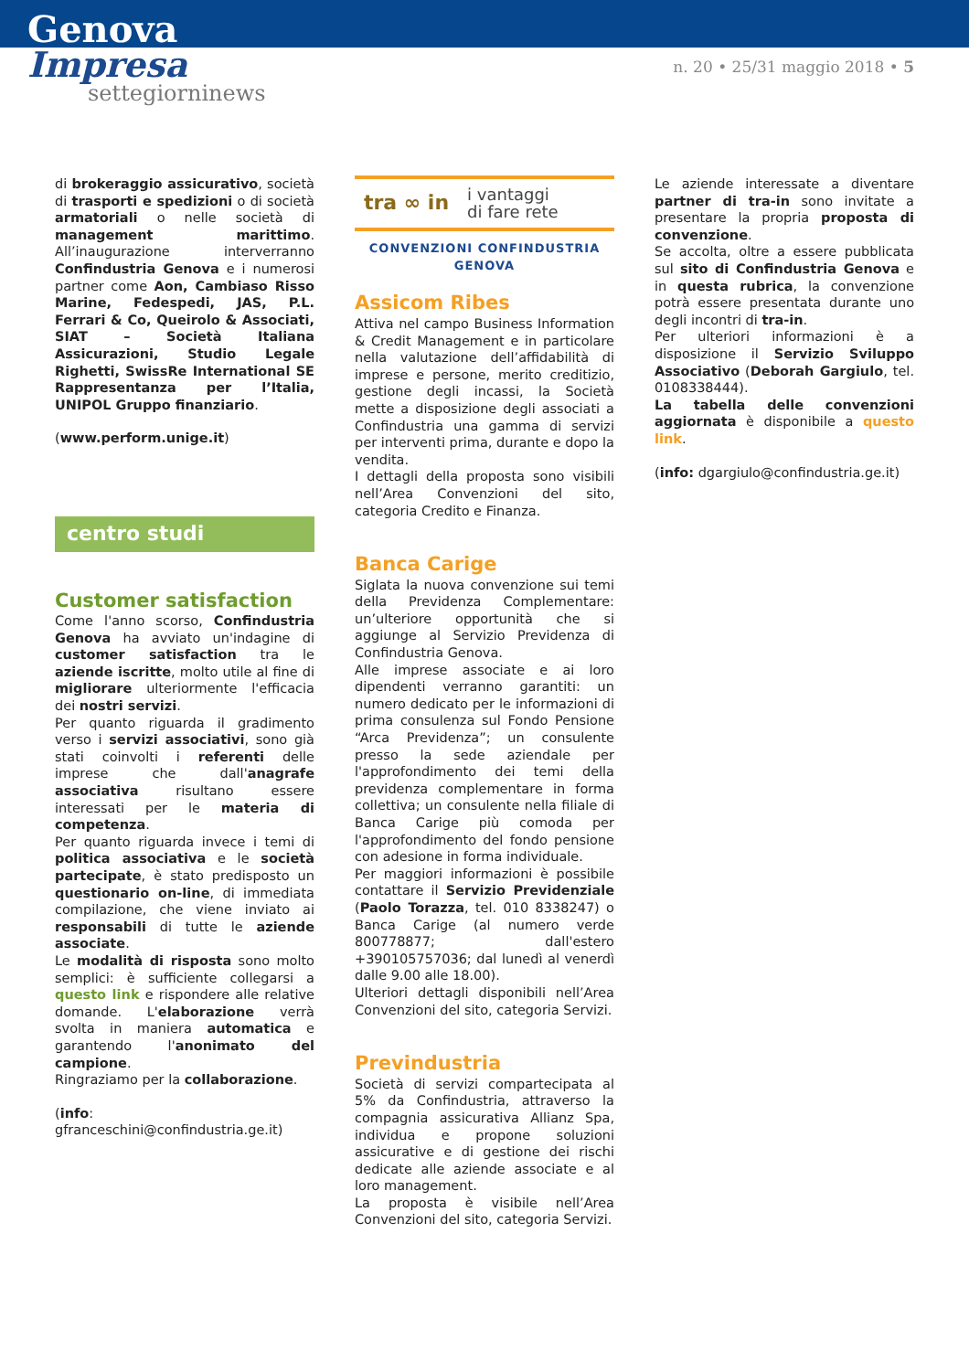Genova
Impresa
settegiorninews
n. 20 • 25/31 maggio 2018 • 5
di brokeraggio assicurativo, società di trasporti e spedizioni o di società armatoriali o nelle società di management marittimo. All’inaugurazione interverranno Confindustria Genova e i numerosi partner come Aon, Cambiaso Risso Marine, Fedespedi, JAS, P.L. Ferrari & Co, Queirolo & Associati, SIAT – Società Italiana Assicurazioni, Studio Legale Righetti, SwissRe International SE Rappresentanza per l’Italia, UNIPOL Gruppo finanziario.
(www.perform.unige.it)
centro studi
Customer satisfaction
Come l'anno scorso, Confindustria Genova ha avviato un'indagine di customer satisfaction tra le aziende iscritte, molto utile al fine di migliorare ulteriormente l'efficacia dei nostri servizi.
Per quanto riguarda il gradimento verso i servizi associativi, sono già stati coinvolti i referenti delle imprese che dall'anagrafe associativa risultano essere interessati per le materia di competenza.
Per quanto riguarda invece i temi di politica associativa e le società partecipate, è stato predisposto un questionario on-line, di immediata compilazione, che viene inviato ai responsabili di tutte le aziende associate.
Le modalità di risposta sono molto semplici: è sufficiente collegarsi a questo link e rispondere alle relative domande. L'elaborazione verrà svolta in maniera automatica e garantendo l'anonimato del campione.
Ringraziamo per la collaborazione.
(info: gfranceschini@confindustria.ge.it)
tra ∞ in i vantaggi
di fare rete
CONVENZIONI CONFINDUSTRIA GENOVA
Assicom Ribes
Attiva nel campo Business Information & Credit Management e in particolare nella valutazione dell’affidabilità di imprese e persone, merito creditizio, gestione degli incassi, la Società mette a disposizione degli associati a Confindustria una gamma di servizi per interventi prima, durante e dopo la vendita.
I dettagli della proposta sono visibili nell’Area Convenzioni del sito, categoria Credito e Finanza.
Banca Carige
Siglata la nuova convenzione sui temi della Previdenza Complementare: un’ulteriore opportunità che si aggiunge al Servizio Previdenza di Confindustria Genova.
Alle imprese associate e ai loro dipendenti verranno garantiti: un numero dedicato per le informazioni di prima consulenza sul Fondo Pensione “Arca Previdenza”; un consulente presso la sede aziendale per l'approfondimento dei temi della previdenza complementare in forma collettiva; un consulente nella filiale di Banca Carige più comoda per l'approfondimento del fondo pensione con adesione in forma individuale.
Per maggiori informazioni è possibile contattare il Servizio Previdenziale (Paolo Torazza, tel. 010 8338247) o Banca Carige (al numero verde 800778877; dall'estero +390105757036; dal lunedì al venerdì dalle 9.00 alle 18.00).
Ulteriori dettagli disponibili nell’Area Convenzioni del sito, categoria Servizi.
Previndustria
Società di servizi compartecipata al 5% da Confindustria, attraverso la compagnia assicurativa Allianz Spa, individua e propone soluzioni assicurative e di gestione dei rischi dedicate alle aziende associate e al loro management.
La proposta è visibile nell’Area Convenzioni del sito, categoria Servizi.
Le aziende interessate a diventare partner di tra-in sono invitate a presentare la propria proposta di convenzione.
Se accolta, oltre a essere pubblicata sul sito di Confindustria Genova e in questa rubrica, la convenzione potrà essere presentata durante uno degli incontri di tra-in.
Per ulteriori informazioni è a disposizione il Servizio Sviluppo Associativo (Deborah Gargiulo, tel. 0108338444).
La tabella delle convenzioni aggiornata è disponibile a questo link.
(info: dgargiulo@confindustria.ge.it)